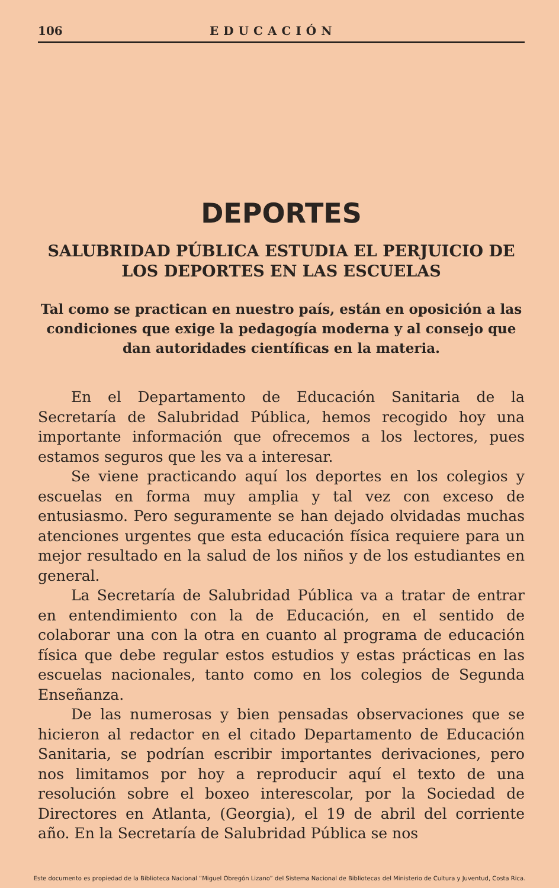106 EDUCACIÓN
DEPORTES
SALUBRIDAD PÚBLICA ESTUDIA EL PERJUICIO DE LOS DEPORTES EN LAS ESCUELAS
Tal como se practican en nuestro país, están en oposición a las condiciones que exige la pedagogía moderna y al consejo que dan autoridades científicas en la materia.
En el Departamento de Educación Sanitaria de la Secretaría de Salubridad Pública, hemos recogido hoy una importante información que ofrecemos a los lectores, pues estamos seguros que les va a interesar.
Se viene practicando aquí los deportes en los colegios y escuelas en forma muy amplia y tal vez con exceso de entusiasmo. Pero seguramente se han dejado olvidadas muchas atenciones urgentes que esta educación física requiere para un mejor resultado en la salud de los niños y de los estudiantes en general.
La Secretaría de Salubridad Pública va a tratar de entrar en entendimiento con la de Educación, en el sentido de colaborar una con la otra en cuanto al programa de educación física que debe regular estos estudios y estas prácticas en las escuelas nacionales, tanto como en los colegios de Segunda Enseñanza.
De las numerosas y bien pensadas observaciones que se hicieron al redactor en el citado Departamento de Educación Sanitaria, se podrían escribir importantes derivaciones, pero nos limitamos por hoy a reproducir aquí el texto de una resolución sobre el boxeo interescolar, por la Sociedad de Directores en Atlanta, (Georgia), el 19 de abril del corriente año. En la Secretaría de Salubridad Pública se nos
Este documento es propiedad de la Biblioteca Nacional “Miguel Obregón Lizano” del Sistema Nacional de Bibliotecas del Ministerio de Cultura y Juventud, Costa Rica.